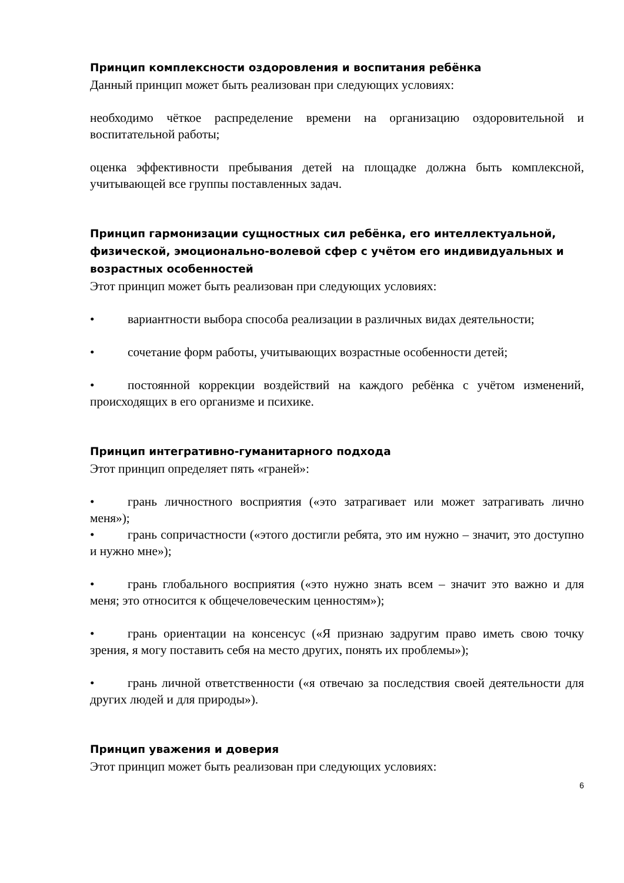Принцип комплексности оздоровления и воспитания ребёнка
Данный принцип может быть реализован при следующих условиях:
необходимо чёткое распределение времени на организацию оздоровительной и воспитательной работы;
оценка эффективности пребывания детей на площадке должна быть комплексной, учитывающей все группы поставленных задач.
Принцип гармонизации сущностных сил ребёнка, его интеллектуальной, физической, эмоционально-волевой сфер с учётом его индивидуальных и возрастных особенностей
Этот принцип может быть реализован при следующих условиях:
• вариантности выбора способа реализации в различных видах деятельности;
• сочетание форм работы, учитывающих возрастные особенности детей;
• постоянной коррекции воздействий на каждого ребёнка с учётом изменений, происходящих в его организме и психике.
Принцип интегративно-гуманитарного подхода
Этот принцип определяет пять «граней»:
• грань личностного восприятия («это затрагивает или может затрагивать лично меня»);
• грань сопричастности («этого достигли ребята, это им нужно – значит, это доступно и нужно мне»);
• грань глобального восприятия («это нужно знать всем – значит это важно и для меня; это относится к общечеловеческим ценностям»);
• грань ориентации на консенсус («Я признаю задругим право иметь свою точку зрения, я могу поставить себя на место других, понять их проблемы»);
• грань личной ответственности («я отвечаю за последствия своей деятельности для других людей и для природы»).
Принцип уважения и доверия
Этот принцип может быть реализован при следующих условиях:
6